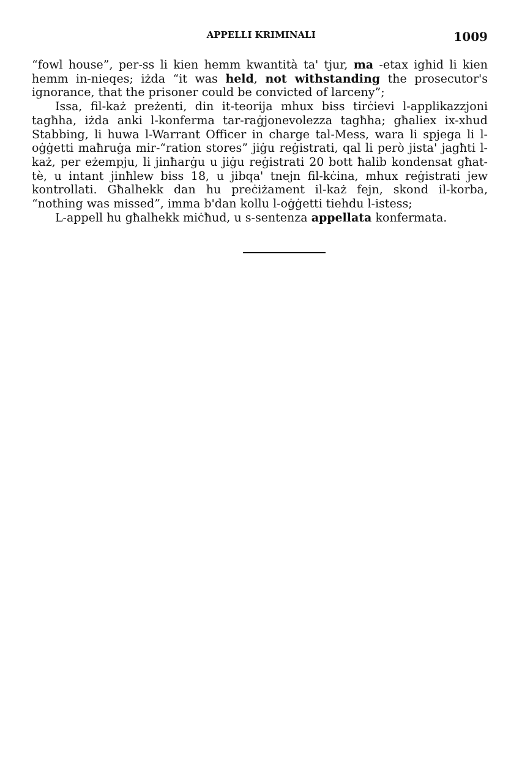APPELLI KRIMINALI 1009
“fowl house”, per-ss li kien hemm kwantità ta' tjur, ma -etax ighid li kien hemm in-nieqes; iżda “it was held, not withstanding the prosecutor's ignorance, that the prisoner could be convicted of larceny”;
Issa, fil-każ preżenti, din it-teorija mhux biss tirċievi l-applikazzjoni tagħha, iżda anki l-konferma tar-raġjonevolezza tagħha; għaliex ix-xhud Stabbing, li huwa l-Warrant Officer in charge tal-Mess, wara li spjega li l-oġġetti maħruġa mir-“ration stores” jiġu reġistrati, qal li però jista' jagħti l-każ, per eżempju, li jinħarġu u jiġu reġistrati 20 bott ħalib kondensat għat-tè, u intant jinħlew biss 18, u jibqa' tnejn fil-kċina, mhux reġistrati jew kontrollati. Għalhekk dan hu preċiżament il-każ fejn, skond il-korba, “nothing was missed”, imma b'dan kollu l-oġġetti tiehdu l-istess;
L-appell hu għalhekk miċħud, u s-sentenza appellata konfermata.